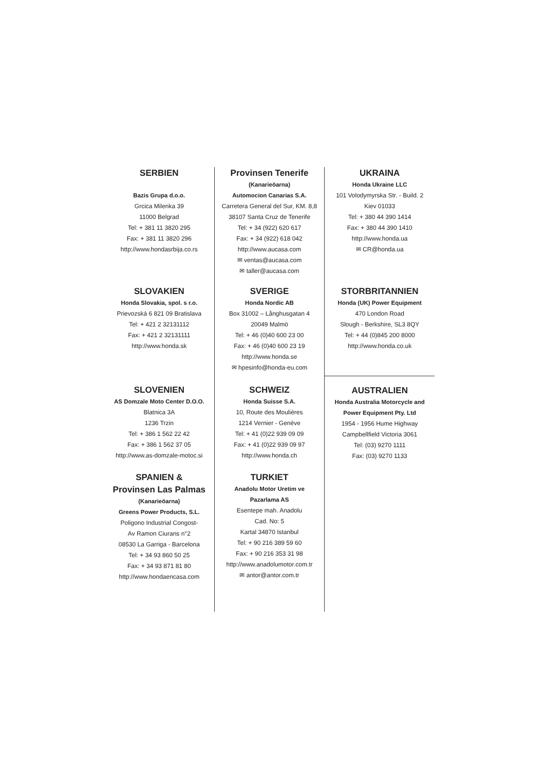SERBIEN
Bazis Grupa d.o.o.
Grcica Milenka 39
11000 Belgrad
Tel: + 381 11 3820 295
Fax: + 381 11 3820 296
http://www.hondasrbija.co.rs
SLOVAKIEN
Honda Slovakia, spol. s r.o.
Prievozská 6 821 09 Bratislava
Tel: + 421 2 32131112
Fax: + 421 2 32131111
http://www.honda.sk
SLOVENIEN
AS Domzale Moto Center D.O.O.
Blatnica 3A
1236 Trzin
Tel: + 386 1 562 22 42
Fax: + 386 1 562 37 05
http://www.as-domzale-motoc.si
SPANIEN &
Provinsen Las Palmas
(Kanarieöarna)
Greens Power Products, S.L.
Poligono Industrial Congost-
Av Ramon Ciurans n°2
08530 La Garriga - Barcelona
Tel: + 34 93 860 50 25
Fax: + 34 93 871 81 80
http://www.hondaencasa.com
Provinsen Tenerife
(Kanarieöarna)
Automocion Canarias S.A.
Carretera General del Sur, KM. 8,8
38107 Santa Cruz de Tenerife
Tel: + 34 (922) 620 617
Fax: + 34 (922) 618 042
http://www.aucasa.com
✉ ventas@aucasa.com
✉ taller@aucasa.com
SVERIGE
Honda Nordic AB
Box 31002 – Långhusgatan 4
20049 Malmö
Tel: + 46 (0)40 600 23 00
Fax: + 46 (0)40 600 23 19
http://www.honda.se
✉ hpesinfo@honda-eu.com
SCHWEIZ
Honda Suisse S.A.
10, Route des Moulières
1214 Vernier - Genève
Tel: + 41 (0)22 939 09 09
Fax: + 41 (0)22 939 09 97
http://www.honda.ch
TURKIET
Anadolu Motor Uretim ve
Pazarlama AS
Esentepe mah. Anadolu
Cad. No: 5
Kartal 34870 Istanbul
Tel: + 90 216 389 59 60
Fax: + 90 216 353 31 98
http://www.anadolumotor.com.tr
✉ antor@antor.com.tr
UKRAINA
Honda Ukraine LLC
101 Volodymyrska Str. - Build. 2
Kiev 01033
Tel: + 380 44 390 1414
Fax: + 380 44 390 1410
http://www.honda.ua
✉ CR@honda.ua
STORBRITANNIEN
Honda (UK) Power Equipment
470 London Road
Slough - Berkshire, SL3 8QY
Tel: + 44 (0)845 200 8000
http://www.honda.co.uk
AUSTRALIEN
Honda Australia Motorcycle and
Power Equipment Pty. Ltd
1954 - 1956 Hume Highway
Campbellfield Victoria 3061
Tel: (03) 9270 1111
Fax: (03) 9270 1133